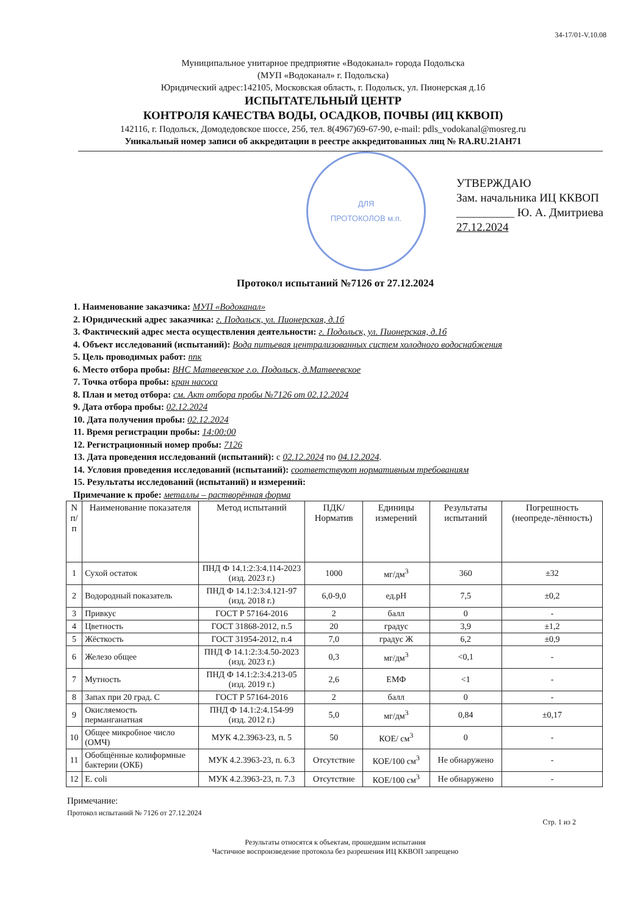34-17/01-V.10.08
Муниципальное унитарное предприятие «Водоканал» города Подольска
(МУП «Водоканал» г. Подольска)
Юридический адрес:142105, Московская область, г. Подольск, ул. Пионерская д.1б
ИСПЫТАТЕЛЬНЫЙ ЦЕНТР
КОНТРОЛЯ КАЧЕСТВА ВОДЫ, ОСАДКОВ, ПОЧВЫ (ИЦ ККВОП)
142116, г. Подольск, Домодедовское шоссе, 25б, тел. 8(4967)69-67-90, e-mail: pdls_vodokanal@mosreg.ru
Уникальный номер записи об аккредитации в реестре аккредитованных лиц № RA.RU.21AH71
ДЛЯ
ПРОТОКОЛОВ м.п.
УТВЕРЖДАЮ
Зам. начальника ИЦ ККВОП
__________ Ю. А. Дмитриева
27.12.2024
Протокол испытаний №7126 от 27.12.2024
1. Наименование заказчика: МУП «Водоканал»
2. Юридический адрес заказчика: г. Подольск, ул. Пионерская, д.1б
3. Фактический адрес места осуществления деятельности: г. Подольск, ул. Пионерская, д.1б
4. Объект исследований (испытаний): Вода питьевая централизованных систем холодного водоснабжения
5. Цель проводимых работ: ппк
6. Место отбора пробы: ВНС Матвеевское г.о. Подольск, д.Матвеевское
7. Точка отбора пробы: кран насоса
8. План и метод отбора: см. Акт отбора пробы №7126 от 02.12.2024
9. Дата отбора пробы: 02.12.2024
10. Дата получения пробы: 02.12.2024
11. Время регистрации пробы: 14:00:00
12. Регистрационный номер пробы: 7126
13. Дата проведения исследований (испытаний): с 02.12.2024 по 04.12.2024.
14. Условия проведения исследований (испытаний): соответствуют нормативным требованиям
15. Результаты исследований (испытаний) и измерений:
Примечание к пробе: металлы – растворённая форма
| N п/п | Наименование показателя | Метод испытаний | ПДК/ Норматив | Единицы измерений | Результаты испытаний | Погрешность (неопреде-лённость) |
| --- | --- | --- | --- | --- | --- | --- |
| 1 | Сухой остаток | ПНД Ф 14.1:2:3:4.114-2023 (изд. 2023 г.) | 1000 | мг/дм<sup>3</sup> | 360 | ±32 |
| 2 | Водородный показатель | ПНД Ф 14.1:2:3:4.121-97 (изд. 2018 г.) | 6,0-9,0 | ед.pH | 7,5 | ±0,2 |
| 3 | Привкус | ГОСТ Р 57164-2016 | 2 | балл | 0 | - |
| 4 | Цветность | ГОСТ 31868-2012, п.5 | 20 | градус | 3,9 | ±1,2 |
| 5 | Жёсткость | ГОСТ 31954-2012, п.4 | 7,0 | градус Ж | 6,2 | ±0,9 |
| 6 | Железо общее | ПНД Ф 14.1:2:3:4.50-2023 (изд. 2023 г.) | 0,3 | мг/дм<sup>3</sup> | <0,1 | - |
| 7 | Мутность | ПНД Ф 14.1:2:3:4.213-05 (изд. 2019 г.) | 2,6 | ЕМФ | <1 | - |
| 8 | Запах при 20 град. С | ГОСТ Р 57164-2016 | 2 | балл | 0 | - |
| 9 | Окисляемость перманганатная | ПНД Ф 14.1:2:4.154-99 (изд. 2012 г.) | 5,0 | мг/дм<sup>3</sup> | 0,84 | ±0,17 |
| 10 | Общее микробное число (ОМЧ) | МУК 4.2.3963-23, п. 5 | 50 | КОЕ/ см<sup>3</sup> | 0 | - |
| 11 | Обобщённые колиформные бактерии (ОКБ) | МУК 4.2.3963-23, п. 6.3 | Отсутствие | КОЕ/100 см<sup>3</sup> | Не обнаружено | - |
| 12 | E. coli | МУК 4.2.3963-23, п. 7.3 | Отсутствие | КОЕ/100 см<sup>3</sup> | Не обнаружено | - |
Примечание:
Протокол испытаний № 7126 от 27.12.2024
Стр. 1 из 2
Результаты относятся к объектам, прошедшим испытания
Частичное воспроизведение протокола без разрешения ИЦ ККВОП запрещено